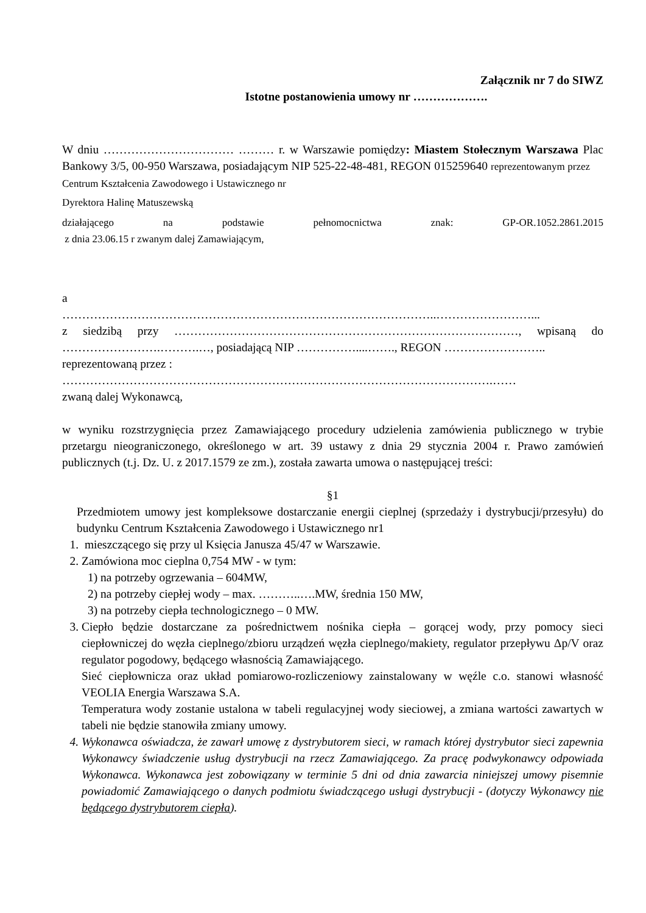Załącznik nr 7 do SIWZ
Istotne postanowienia umowy nr ……………….
W dniu …………………………… ……… r. w Warszawie pomiędzy: Miastem Stołecznym Warszawa Plac Bankowy 3/5, 00-950 Warszawa, posiadającym NIP 525-22-48-481, REGON 015259640 reprezentowanym przez Centrum Kształcenia Zawodowego i Ustawicznego nr
Dyrektora Halinę Matuszewską
działającego na podstawie pełnomocnictwa znak: GP-OR.1052.2861.2015
z dnia 23.06.15 r zwanym dalej Zamawiającym,
a
…………………………………………………………………………………..……………………...
z siedzibą przy ……………………………………………………………………………, wpisaną do …………………….……….…, posiadającą NIP ……………....……., REGON ……………………..
reprezentowaną przez :
……………………………………………………………………………………………….……
zwaną dalej Wykonawcą,
w wyniku rozstrzygnięcia przez Zamawiającego procedury udzielenia zamówienia publicznego w trybie przetargu nieograniczonego, określonego w art. 39 ustawy z dnia 29 stycznia 2004 r. Prawo zamówień publicznych (t.j. Dz. U. z 2017.1579 ze zm.), została zawarta umowa o następującej treści:
§1
Przedmiotem umowy jest kompleksowe dostarczanie energii cieplnej (sprzedaży i dystrybucji/przesyłu) do budynku Centrum Kształcenia Zawodowego i Ustawicznego nr1
1. mieszczącego się przy ul Księcia Janusza 45/47 w Warszawie.
2. Zamówiona moc cieplna 0,754 MW - w tym:
1) na potrzeby ogrzewania – 604MW,
2) na potrzeby ciepłej wody – max. ………..….MW, średnia 150 MW,
3) na potrzeby ciepła technologicznego – 0 MW.
3. Ciepło będzie dostarczane za pośrednictwem nośnika ciepła – gorącej wody, przy pomocy sieci ciepłowniczej do węzła cieplnego/zbioru urządzeń węzła cieplnego/makiety, regulator przepływu Δp/V oraz regulator pogodowy, będącego własnością Zamawiającego.
Sieć ciepłownicza oraz układ pomiarowo-rozliczeniowy zainstalowany w węźle c.o. stanowi własność VEOLIA Energia Warszawa S.A.
Temperatura wody zostanie ustalona w tabeli regulacyjnej wody sieciowej, a zmiana wartości zawartych w tabeli nie będzie stanowiła zmiany umowy.
4. Wykonawca oświadcza, że zawarł umowę z dystrybutorem sieci, w ramach której dystrybutor sieci zapewnia Wykonawcy świadczenie usług dystrybucji na rzecz Zamawiającego. Za pracę podwykonawcy odpowiada Wykonawca. Wykonawca jest zobowiązany w terminie 5 dni od dnia zawarcia niniejszej umowy pisemnie powiadomić Zamawiającego o danych podmiotu świadczącego usługi dystrybucji - (dotyczy Wykonawcy nie będącego dystrybutorem ciepła).